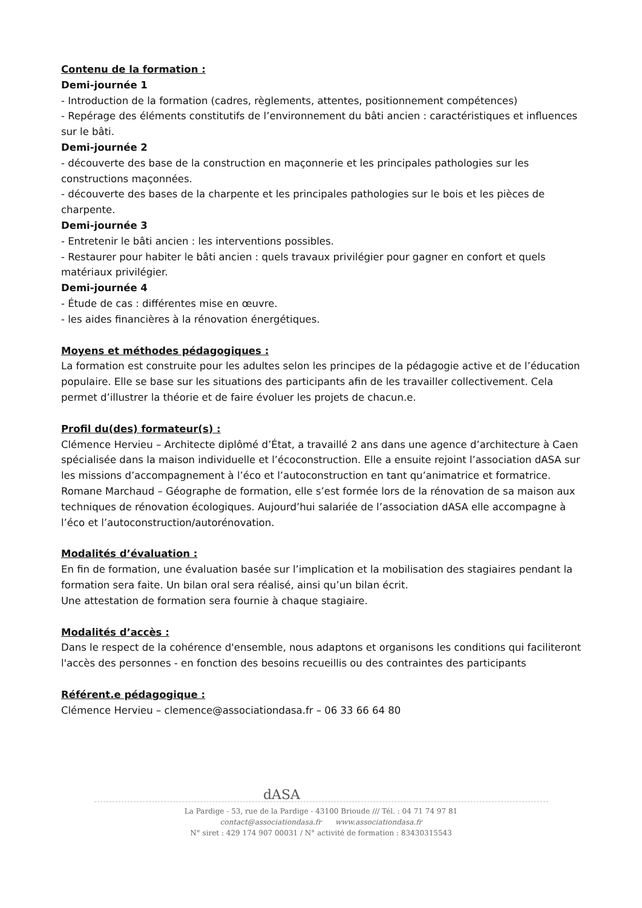Contenu de la formation :
Demi-journée 1
- Introduction de la formation (cadres, règlements, attentes, positionnement compétences)
- Repérage des éléments constitutifs de l’environnement du bâti ancien : caractéristiques et influences sur le bâti.
Demi-journée 2
- découverte des base de la construction en maçonnerie et les principales pathologies sur les constructions maçonnées.
- découverte des bases de la charpente et les principales pathologies sur le bois et les pièces de charpente.
Demi-journée 3
- Entretenir le bâti ancien : les interventions possibles.
- Restaurer pour habiter le bâti ancien : quels travaux privilégier pour gagner en confort et quels matériaux privilégier.
Demi-journée 4
- Étude de cas : différentes mise en œuvre.
- les aides financières à la rénovation énergétiques.
Moyens et méthodes pédagogiques :
La formation est construite pour les adultes selon les principes de la pédagogie active et de l’éducation populaire. Elle se base sur les situations des participants afin de les travailler collectivement. Cela permet d’illustrer la théorie et de faire évoluer les projets de chacun.e.
Profil du(des) formateur(s) :
Clémence Hervieu – Architecte diplômé d’État, a travaillé 2 ans dans une agence d’architecture à Caen spécialisée dans la maison individuelle et l’écoconstruction. Elle a ensuite rejoint l’association dASA sur les missions d’accompagnement à l’éco et l’autoconstruction en tant qu’animatrice et formatrice.
Romane Marchaud – Géographe de formation, elle s’est formée lors de la rénovation de sa maison aux techniques de rénovation écologiques. Aujourd’hui salariée de l’association dASA elle accompagne à l’éco et l’autoconstruction/autorénovation.
Modalités d’évaluation :
En fin de formation, une évaluation basée sur l’implication et la mobilisation des stagiaires pendant la formation sera faite. Un bilan oral sera réalisé, ainsi qu’un bilan écrit.
Une attestation de formation sera fournie à chaque stagiaire.
Modalités d’accès :
Dans le respect de la cohérence d'ensemble, nous adaptons et organisons les conditions qui faciliteront l'accès des personnes - en fonction des besoins recueillis ou des contraintes des participants
Référent.e pédagogique :
Clémence Hervieu – clemence@associationdasa.fr – 06 33 66 64 80
dASA
La Pardige - 53, rue de la Pardige - 43100 Brioude /// Tél. : 04 71 74 97 81
contact@associationdasa.fr www.associationdasa.fr
N° siret : 429 174 907 00031 / N° activité de formation : 83430315543